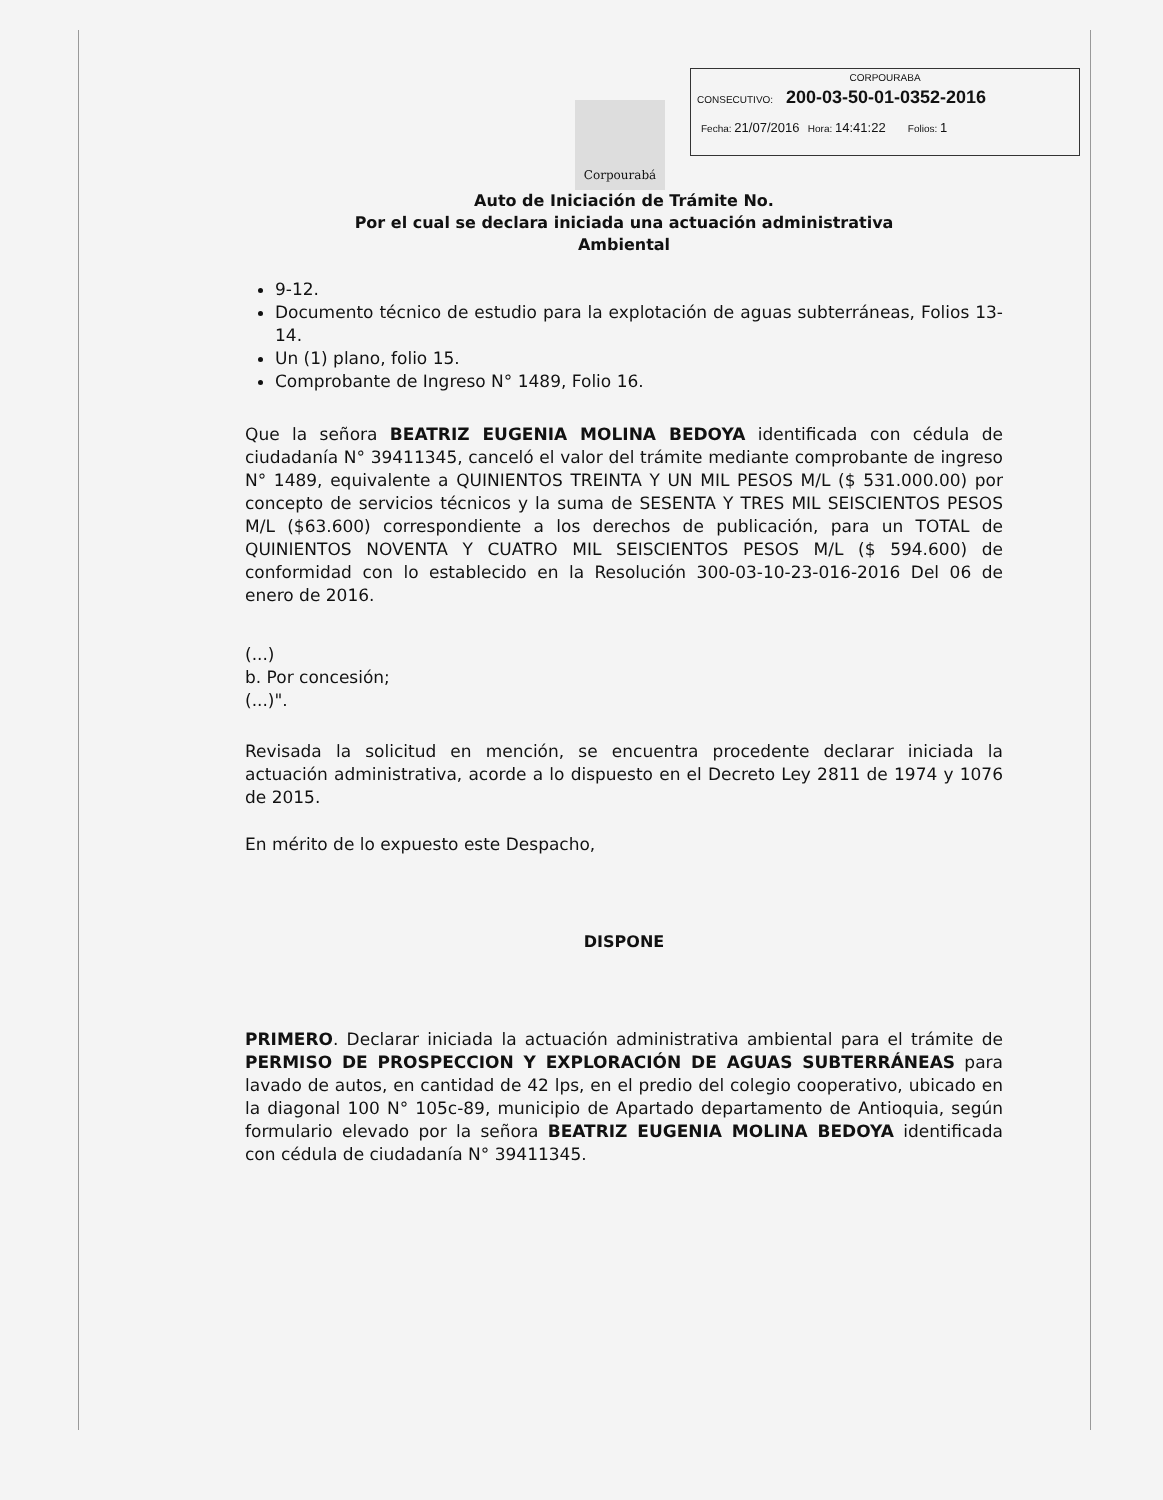CORPOURABA
CONSECUTIVO: 200-03-50-01-0352-2016
Fecha: 21/07/2016 Hora: 14:41:22 Folios: 1
Corpourabá
Auto de Iniciación de Trámite No.
Por el cual se declara iniciada una actuación administrativa
Ambiental
9-12.
Documento técnico de estudio para la explotación de aguas subterráneas, Folios 13-14.
Un (1) plano, folio 15.
Comprobante de Ingreso N° 1489, Folio 16.
Que la señora BEATRIZ EUGENIA MOLINA BEDOYA identificada con cédula de ciudadanía N° 39411345, canceló el valor del trámite mediante comprobante de ingreso N° 1489, equivalente a QUINIENTOS TREINTA Y UN MIL PESOS M/L ($ 531.000.00) por concepto de servicios técnicos y la suma de SESENTA Y TRES MIL SEISCIENTOS PESOS M/L ($63.600) correspondiente a los derechos de publicación, para un TOTAL de QUINIENTOS NOVENTA Y CUATRO MIL SEISCIENTOS PESOS M/L ($ 594.600) de conformidad con lo establecido en la Resolución 300-03-10-23-016-2016 Del 06 de enero de 2016.
(...)
b. Por concesión;
(...)".
Revisada la solicitud en mención, se encuentra procedente declarar iniciada la actuación administrativa, acorde a lo dispuesto en el Decreto Ley 2811 de 1974 y 1076 de 2015.
En mérito de lo expuesto este Despacho,
DISPONE
PRIMERO. Declarar iniciada la actuación administrativa ambiental para el trámite de PERMISO DE PROSPECCION Y EXPLORACIÓN DE AGUAS SUBTERRÁNEAS para lavado de autos, en cantidad de 42 lps, en el predio del colegio cooperativo, ubicado en la diagonal 100 N° 105c-89, municipio de Apartado departamento de Antioquia, según formulario elevado por la señora BEATRIZ EUGENIA MOLINA BEDOYA identificada con cédula de ciudadanía N° 39411345.